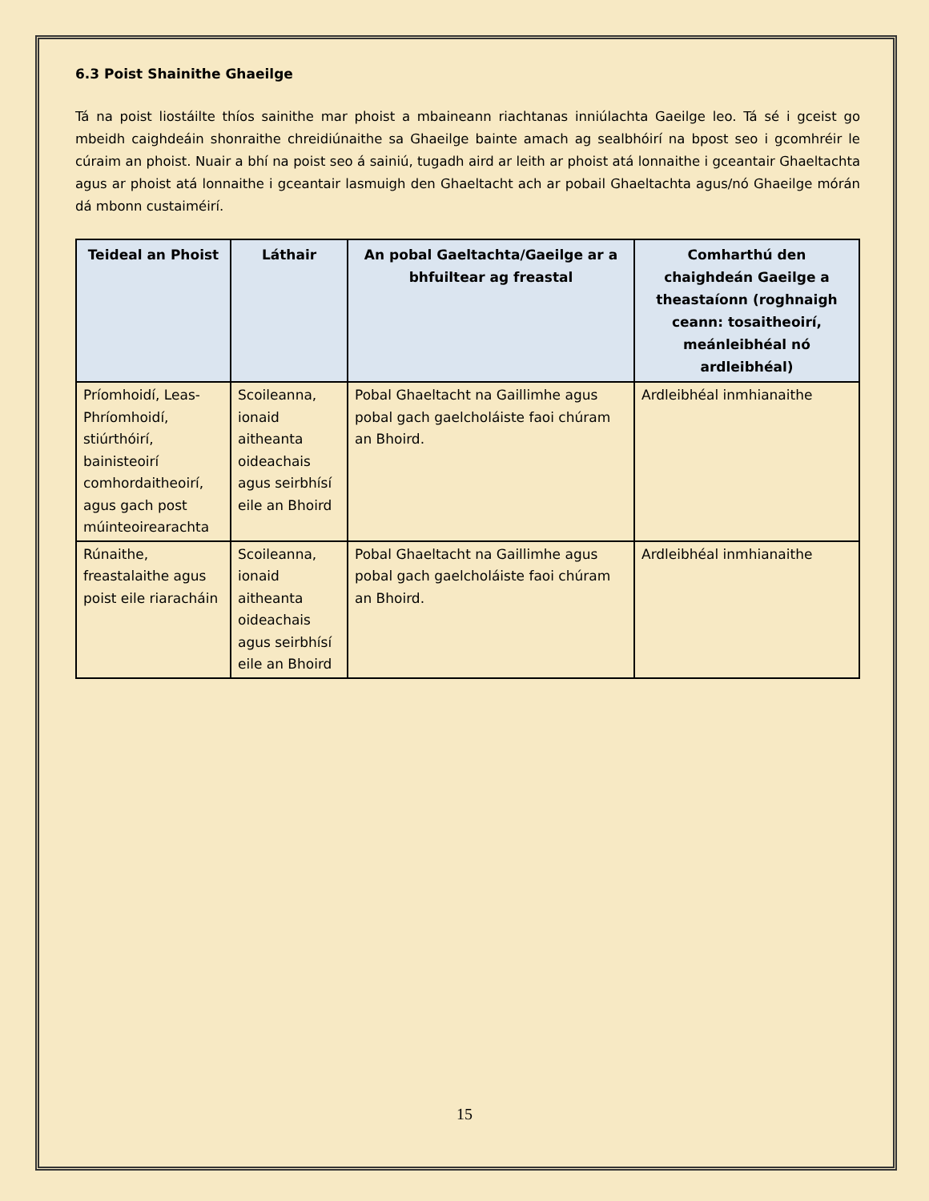6.3 Poist Shainithe Ghaeilge
Tá na poist liostáilte thíos sainithe mar phoist a mbaineann riachtanas inniúlachta Gaeilge leo. Tá sé i gceist go mbeidh caighdeáin shonraithe chreidiúnaithe sa Ghaeilge bainte amach ag sealbhóirí na bpost seo i gcomhréir le cúraim an phoist. Nuair a bhí na poist seo á sainiú, tugadh aird ar leith ar phoist atá lonnaithe i gceantair Ghaeltachta agus ar phoist atá lonnaithe i gceantair lasmuigh den Ghaeltacht ach ar pobail Ghaeltachta agus/nó Ghaeilge mórán dá mbonn custaiméirí.
| Teideal an Phoist | Láthair | An pobal Gaeltachta/Gaeilge ar a bhfuiltear ag freastal | Comharthú den chaighdeán Gaeilge a theastaíonn (roghnaigh ceann: tosaitheoirí, meánleibhéal nó ardleibhéal) |
| --- | --- | --- | --- |
| Príomhoidí, Leas-Phríomhoidí, stiúrthóirí, bainisteoirí comhordaitheoirí, agus gach post múinteoirearachta | Scoileanna, ionaid aitheanta oideachais agus seirbhísí eile an Bhoird | Pobal Ghaeltacht na Gaillimhe agus pobal gach gaelcholáiste faoi chúram an Bhoird. | Ardleibhéal inmhianaithe |
| Rúnaithe, freastalaithe agus poist eile riaracháin | Scoileanna, ionaid aitheanta oideachais agus seirbhísí eile an Bhoird | Pobal Ghaeltacht na Gaillimhe agus pobal gach gaelcholáiste faoi chúram an Bhoird. | Ardleibhéal inmhianaithe |
15